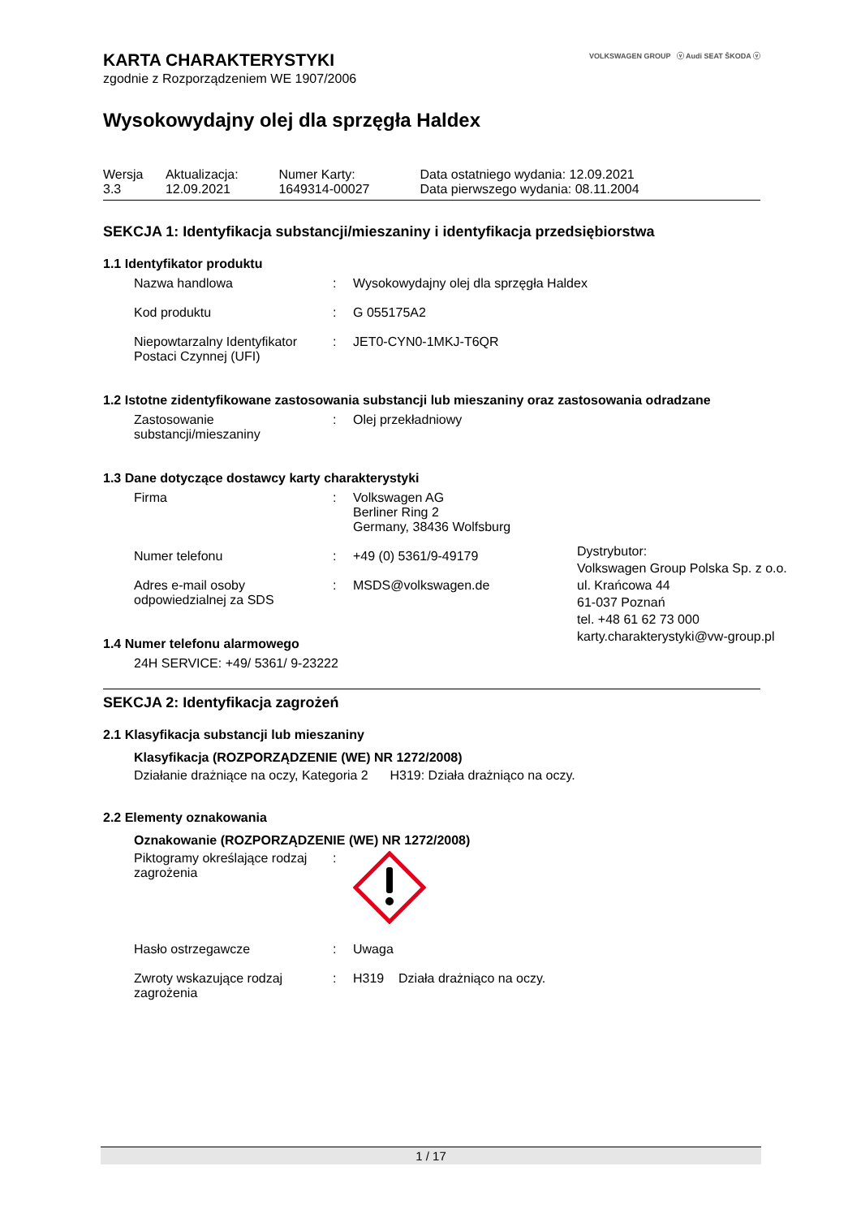VOLKSWAGEN GROUP ⓥ Audi SEAT ŠKODA ⓥ
KARTA CHARAKTERYSTYKI
zgodnie z Rozporządzeniem WE 1907/2006
Wysokowydajny olej dla sprzęgła Haldex
| Wersja 3.3 | Aktualizacja: 12.09.2021 | Numer Karty: 1649314-00027 | Data ostatniego wydania: 12.09.2021 Data pierwszego wydania: 08.11.2004 |
SEKCJA 1: Identyfikacja substancji/mieszaniny i identyfikacja przedsiębiorstwa
1.1 Identyfikator produktu
| Nazwa handlowa | : | Wysokowydajny olej dla sprzęgła Haldex |
| Kod produktu | : | G 055175A2 |
| Niepowtarzalny Identyfikator Postaci Czynnej (UFI) | : | JET0-CYN0-1MKJ-T6QR |
1.2 Istotne zidentyfikowane zastosowania substancji lub mieszaniny oraz zastosowania odradzane
| Zastosowanie substancji/mieszaniny | : | Olej przekładniowy |
1.3 Dane dotyczące dostawcy karty charakterystyki
| Firma | : | Volkswagen AG Berliner Ring 2 Germany, 38436 Wolfsburg |
| Numer telefonu | : | +49 (0) 5361/9-49179 |
| Adres e-mail osoby odpowiedzialnej za SDS | : | MSDS@volkswagen.de |
Dystrybutor:
Volkswagen Group Polska Sp. z o.o.
ul. Krańcowa 44
61-037 Poznań
tel. +48 61 62 73 000
karty.charakterystyki@vw-group.pl
1.4 Numer telefonu alarmowego
24H SERVICE: +49/ 5361/ 9-23222
SEKCJA 2: Identyfikacja zagrożeń
2.1 Klasyfikacja substancji lub mieszaniny
Klasyfikacja (ROZPORZĄDZENIE (WE) NR 1272/2008)
Działanie drażniące na oczy, Kategoria 2 H319: Działa drażniąco na oczy.
2.2 Elementy oznakowania
Oznakowanie (ROZPORZĄDZENIE (WE) NR 1272/2008)
| Piktogramy określające rodzaj zagrożenia | : | |
| Hasło ostrzegawcze | : | Uwaga |
| Zwroty wskazujące rodzaj zagrożenia | : | H319 Działa drażniąco na oczy. |
1 / 17